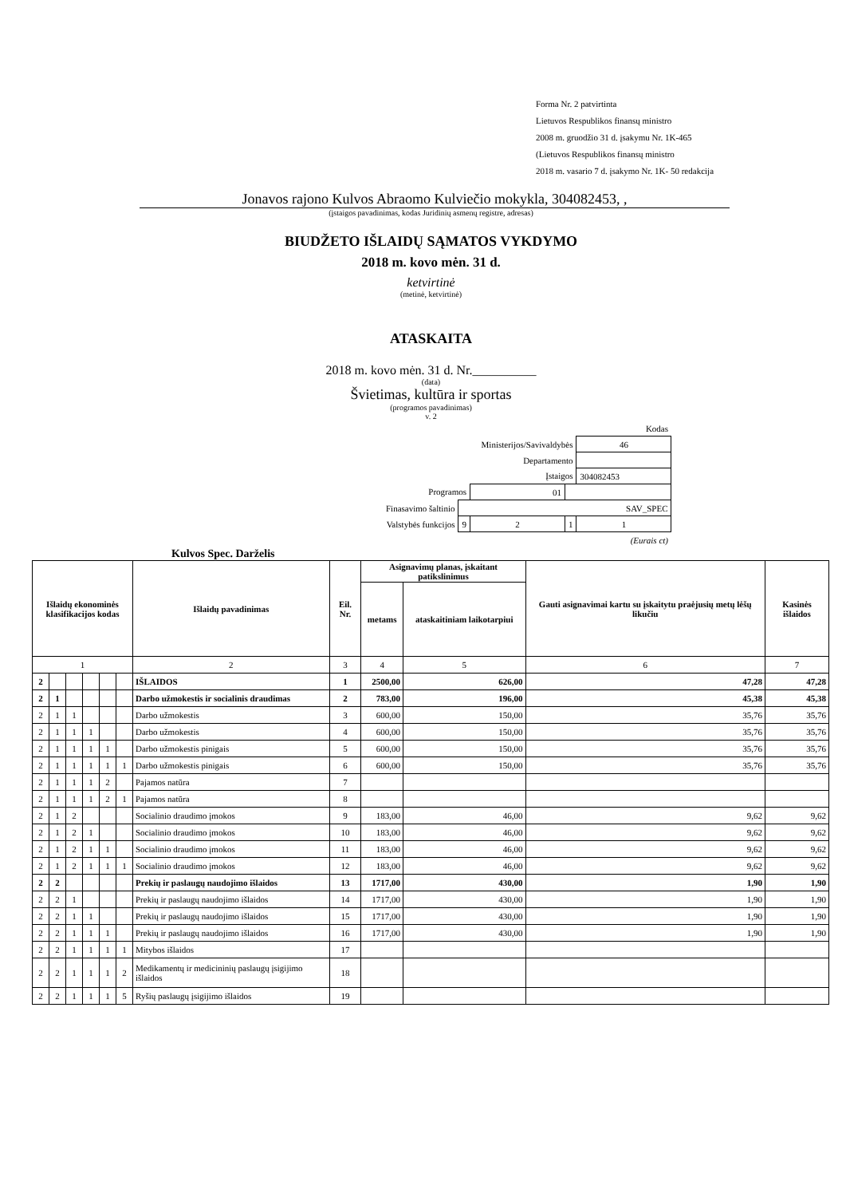Forma Nr. 2 patvirtinta
Lietuvos Respublikos finansų ministro
2008 m. gruodžio 31 d. įsakymu Nr. 1K-465
(Lietuvos Respublikos finansų ministro
2018 m. vasario 7 d. įsakymo Nr. 1K- 50 redakcija
Jonavos rajono Kulvos Abraomo Kulviečio mokykla, 304082453, ,
(įstaigos pavadinimas, kodas Juridinių asmenų registre, adresas)
BIUDŽETO IŠLAIDŲ SĄMATOS VYKDYMO
2018 m. kovo mėn. 31 d.
ketvirtinė
(metinė, ketvirtinė)
ATASKAITA
2018 m. kovo mėn. 31 d. Nr.__________
(data)
Švietimas, kultūra ir sportas
(programos pavadinimas)
v. 2
| | | | | Kodas |
| Ministerijos/Savivaldybės | | | | 46 |
| Departamento | | | | |
| Įstaigos | | | | 304082453 |
| Programos | | 01 | | |
| Finasavimo šaltinio | SAV_SPEC | | | |
| Valstybės funkcijos | 9 | 2 | 1 | 1 |
| (Eurais ct) | | | | |
Kulvos Spec. Darželis
| Išlaidų ekonominės klasifikacijos kodas | | | | | | Išlaidų pavadinimas | Eil. Nr. | Asignavimų planas, įskaitant patikslinimus | | Gauti asignavimai kartu su įskaitytu praėjusių metų lėšų likučiu | Kasinės išlaidos |
| --- | --- | --- | --- | --- | --- | --- | --- | --- | --- | --- | --- |
| | | | | | | | | metams | ataskaitiniam laikotarpiui | | |
| 1 | | | | | | 2 | 3 | 4 | 5 | 6 | 7 |
| 2 | | | | | | IŠLAIDOS | 1 | 2500,00 | 626,00 | 47,28 | 47,28 |
| 2 | 1 | | | | | Darbo užmokestis ir socialinis draudimas | 2 | 783,00 | 196,00 | 45,38 | 45,38 |
| 2 | 1 | 1 | | | | Darbo užmokestis | 3 | 600,00 | 150,00 | 35,76 | 35,76 |
| 2 | 1 | 1 | 1 | | | Darbo užmokestis | 4 | 600,00 | 150,00 | 35,76 | 35,76 |
| 2 | 1 | 1 | 1 | 1 | | Darbo užmokestis pinigais | 5 | 600,00 | 150,00 | 35,76 | 35,76 |
| 2 | 1 | 1 | 1 | 1 | 1 | Darbo užmokestis pinigais | 6 | 600,00 | 150,00 | 35,76 | 35,76 |
| 2 | 1 | 1 | 1 | 2 | | Pajamos natūra | 7 | | | | |
| 2 | 1 | 1 | 1 | 2 | 1 | Pajamos natūra | 8 | | | | |
| 2 | 1 | 2 | | | | Socialinio draudimo įmokos | 9 | 183,00 | 46,00 | 9,62 | 9,62 |
| 2 | 1 | 2 | 1 | | | Socialinio draudimo įmokos | 10 | 183,00 | 46,00 | 9,62 | 9,62 |
| 2 | 1 | 2 | 1 | 1 | | Socialinio draudimo įmokos | 11 | 183,00 | 46,00 | 9,62 | 9,62 |
| 2 | 1 | 2 | 1 | 1 | 1 | Socialinio draudimo įmokos | 12 | 183,00 | 46,00 | 9,62 | 9,62 |
| 2 | 2 | | | | | Prekių ir paslaugų naudojimo išlaidos | 13 | 1717,00 | 430,00 | 1,90 | 1,90 |
| 2 | 2 | 1 | | | | Prekių ir paslaugų naudojimo išlaidos | 14 | 1717,00 | 430,00 | 1,90 | 1,90 |
| 2 | 2 | 1 | 1 | | | Prekių ir paslaugų naudojimo išlaidos | 15 | 1717,00 | 430,00 | 1,90 | 1,90 |
| 2 | 2 | 1 | 1 | 1 | | Prekių ir paslaugų naudojimo išlaidos | 16 | 1717,00 | 430,00 | 1,90 | 1,90 |
| 2 | 2 | 1 | 1 | 1 | 1 | Mitybos išlaidos | 17 | | | | |
| 2 | 2 | 1 | 1 | 1 | 2 | Medikamentų ir medicininių paslaugų įsigijimo išlaidos | 18 | | | | |
| 2 | 2 | 1 | 1 | 1 | 5 | Ryšių paslaugų įsigijimo išlaidos | 19 | | | | |